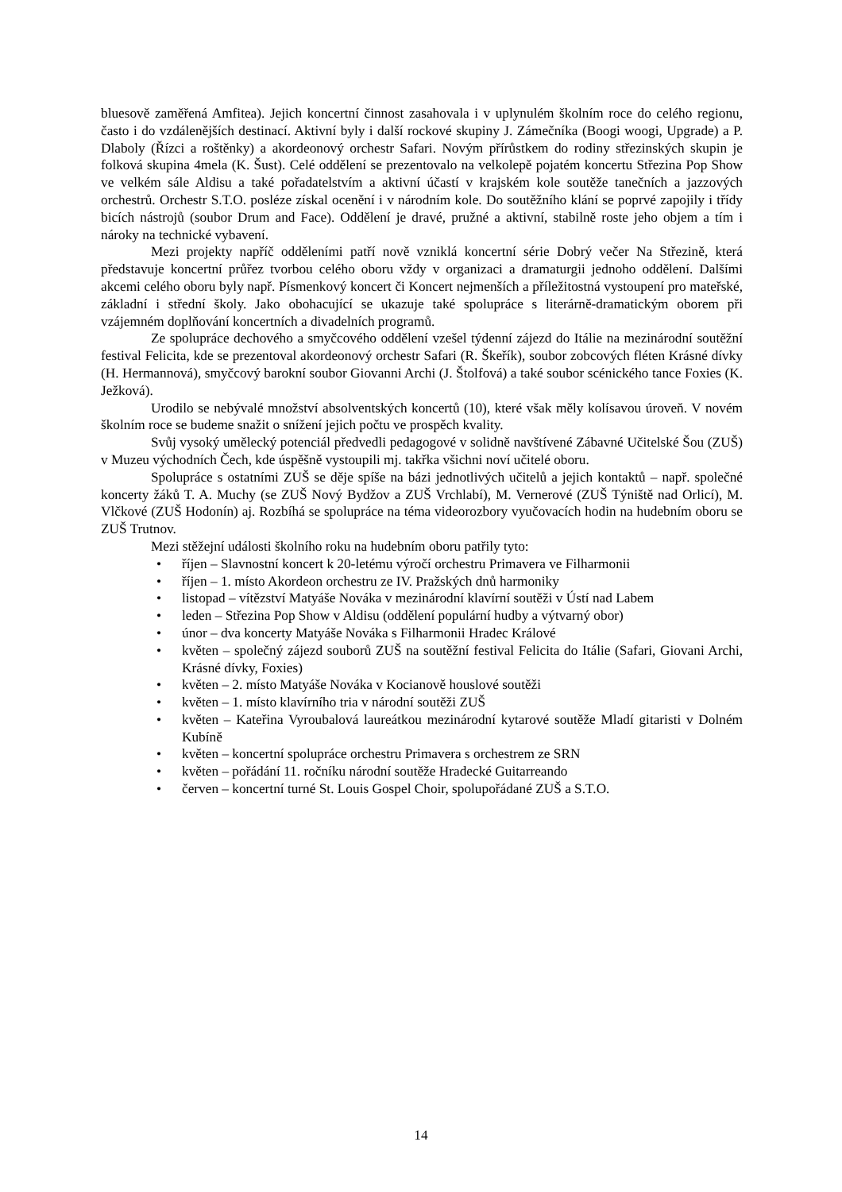bluesově zaměřená Amfitea). Jejich koncertní činnost zasahovala i v uplynulém školním roce do celého regionu, často i do vzdálenějších destinací. Aktivní byly i další rockové skupiny J. Zámečníka (Boogi woogi, Upgrade) a P. Dlaboly (Řízci a roštěnky) a akordeonový orchestr Safari. Novým přírůstkem do rodiny střezinských skupin je folková skupina 4mela (K. Šust). Celé oddělení se prezentovalo na velkolepě pojatém koncertu Střezina Pop Show ve velkém sále Aldisu a také pořadatelstvím a aktivní účastí v krajském kole soutěže tanečních a jazzových orchestrů. Orchestr S.T.O. posléze získal ocenění i v národním kole. Do soutěžního klání se poprvé zapojily i třídy bicích nástrojů (soubor Drum and Face). Oddělení je dravé, pružné a aktivní, stabilně roste jeho objem a tím i nároky na technické vybavení.
Mezi projekty napříč odděleními patří nově vzniklá koncertní série Dobrý večer Na Střezině, která představuje koncertní průřez tvorbou celého oboru vždy v organizaci a dramaturgii jednoho oddělení. Dalšími akcemi celého oboru byly např. Písmenkový koncert či Koncert nejmenších a příležitostná vystoupení pro mateřské, základní i střední školy. Jako obohacující se ukazuje také spolupráce s literárně-dramatickým oborem při vzájemném doplňování koncertních a divadelních programů.
Ze spolupráce dechového a smyčcového oddělení vzešel týdenní zájezd do Itálie na mezinárodní soutěžní festival Felicita, kde se prezentoval akordeonový orchestr Safari (R. Škeřík), soubor zobcových fléten Krásné dívky (H. Hermannová), smyčcový barokní soubor Giovanni Archi (J. Štolfová) a také soubor scénického tance Foxies (K. Ježková).
Urodilo se nebývalé množství absolventských koncertů (10), které však měly kolísavou úroveň. V novém školním roce se budeme snažit o snížení jejich počtu ve prospěch kvality.
Svůj vysoký umělecký potenciál předvedli pedagogové v solidně navštívené Zábavné Učitelské Šou (ZUŠ) v Muzeu východních Čech, kde úspěšně vystoupili mj. takřka všichni noví učitelé oboru.
Spolupráce s ostatními ZUŠ se děje spíše na bázi jednotlivých učitelů a jejich kontaktů – např. společné koncerty žáků T. A. Muchy (se ZUŠ Nový Bydžov a ZUŠ Vrchlabí), M. Vernerové (ZUŠ Týniště nad Orlicí), M. Vlčkové (ZUŠ Hodonín) aj. Rozbíhá se spolupráce na téma videorozbory vyučovacích hodin na hudebním oboru se ZUŠ Trutnov.
Mezi stěžejní události školního roku na hudebním oboru patřily tyto:
• říjen – Slavnostní koncert k 20-letému výročí orchestru Primavera ve Filharmonii
• říjen – 1. místo Akordeon orchestru ze IV. Pražských dnů harmoniky
• listopad – vítězství Matyáše Nováka v mezinárodní klavírní soutěži v Ústí nad Labem
• leden – Střezina Pop Show v Aldisu (oddělení populární hudby a výtvarný obor)
• únor – dva koncerty Matyáše Nováka s Filharmonii Hradec Králové
• květen – společný zájezd souborů ZUŠ na soutěžní festival Felicita do Itálie (Safari, Giovani Archi, Krásné dívky, Foxies)
• květen – 2. místo Matyáše Nováka v Kocianově houslové soutěži
• květen – 1. místo klavírního tria v národní soutěži ZUŠ
• květen – Kateřina Vyroubalová laureátkou mezinárodní kytarové soutěže Mladí gitaristi v Dolném Kubíně
• květen – koncertní spolupráce orchestru Primavera s orchestrem ze SRN
• květen – pořádání 11. ročníku národní soutěže Hradecké Guitarreando
• červen – koncertní turné St. Louis Gospel Choir, spolupořádané ZUŠ a S.T.O.
14